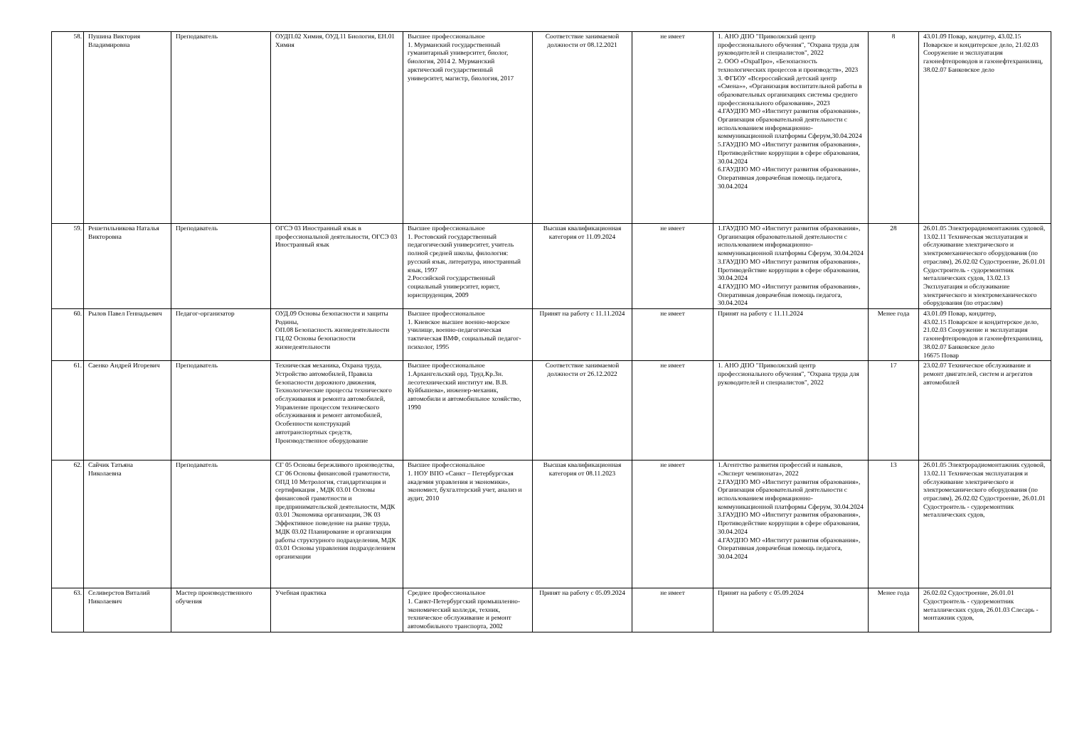| 58. | Пушина Виктория Владимировна | Преподаватель | ОУДП.02 Химия, ОУД.11 Биология, ЕН.01 Химия | Высшее профессиональное 1. Мурманский государственный гуманитарный университет, биолог, биология, 2014 2. Мурманский арктический государственный университет, магистр, биология, 2017 | Соответствие занимаемой должности от 08.12.2021 | не имеет | 1. АНО ДПО "Приволжский центр профессионального обучения", "Охрана труда для руководителей и специалистов", 2022 2. ООО «ОхраПро», «Безопасность технологических процессов и производств», 2023 3. ФГБОУ «Всероссийский детский центр «Смена»», «Организация воспитательной работы в образовательных организациях системы среднего профессионального образования», 2023 4.ГАУДПО МО «Институт развития образования», Организация образовательной деятельности с использованием информационно-коммуникационной платформы Сферум,30.04.2024 5.ГАУДПО МО «Институт развития образования», Противодействие коррупции в сфере образования, 30.04.2024 6.ГАУДПО МО «Институт развития образования», Оперативная доврачебная помощь педагога, 30.04.2024 | 8 | 43.01.09 Повар, кондитер, 43.02.15 Поварское и кондитерское дело, 21.02.03 Сооружение и эксплуатация газонефтепроводов и газонефтехранилищ, 38.02.07 Банковское дело |
| 59. | Решетильникова Наталья Викторовна | Преподаватель | ОГСЭ 03 Иностранный язык в профессиональной деятельности, ОГСЭ 03 Иностранный язык | Высшее профессиональное 1. Ростовский государственный педагогический университет, учитель полной средней школы, филология: русский язык, литература, иностранный язык, 1997 2.Российской государственный социальный университет, юрист, юриспруденция, 2009 | Высшая квалификационная категория от 11.09.2024 | не имеет | 1.ГАУДПО МО «Институт развития образования», Организация образовательной деятельности с использованием информационно-коммуникационной платформы Сферум, 30.04.2024 3.ГАУДПО МО «Институт развития образования», Противодействие коррупции в сфере образования, 30.04.2024 4.ГАУДПО МО «Институт развития образования», Оперативная доврачебная помощь педагога, 30.04.2024 | 28 | 26.01.05 Электрорадиомонтажник судовой, 13.02.11 Техническая эксплуатация и обслуживание электрического и электромеханического оборудования (по отраслям), 26.02.02 Судостроение, 26.01.01 Судостроитель - судоремонтник металлических судов, 13.02.13 Эксплуатация и обслуживание электрического и электромеханического оборудования (по отраслям) |
| 60. | Рылов Павел Геннадьевич | Педагог-организатор | ОУД.09 Основы безопасности и защиты Родины, ОП.08 Безопасность жизнедеятельности ГЦ.02 Основы безопасности жизнедеятельности | Высшее профессиональное 1. Киевское высшее военно-морское училище, военно-педагогическая тактическая ВМФ, социальный педагог-психолог, 1995 | Принят на работу с 11.11.2024 | не имеет | Принят на работу с 11.11.2024 | Менее года | 43.01.09 Повар, кондитер, 43.02.15 Поварское и кондитерское дело, 21.02.03 Сооружение и эксплуатация газонефтепроводов и газонефтехранилищ, 38.02.07 Банковское дело 16675 Повар |
| 61. | Саенко Андрей Игоревич | Преподаватель | Техническая механика, Охрана труда, Устройство автомобилей, Правила безопасности дорожного движения, Технологические процессы технического обслуживания и ремонта автомобилей, Управление процессом технического обслуживания и ремонт автомобилей, Особенности конструкций автотранспортных средств, Производственное оборудование | Высшее профессиональное 1.Архангельский орд. Труд.Кр.Зн. лесотехнический институт им. В.В. Куйбышева», инженер-механик, автомобили и автомобильное хозяйство, 1990 | Соответствие занимаемой должности от 26.12.2022 | не имеет | 1. АНО ДПО "Приволжский центр профессионального обучения", "Охрана труда для руководителей и специалистов", 2022 | 17 | 23.02.07 Техническое обслуживание и ремонт двигателей, систем и агрегатов автомобилей |
| 62. | Сайчик Татьяна Николаевна | Преподаватель | СГ 05 Основы бережливого производства, СГ 06 Основы финансовой грамотности, ОПД 10 Метрология, стандартизация и сертификация , МДК 03.01 Основы финансовой грамотности и предпринимательской деятельности, МДК 03.01 Экономика организации, ЭК 03 Эффективное поведение на рынке труда, МДК 03.02 Планирование и организация работы структурного подразделения, МДК 03.01 Основы управления подразделением организации | Высшее профессиональное 1. НОУ ВПО «Санкт – Петербургская академия управления и экономики», экономист, бухгалтерский учет, анализ и аудит, 2010 | Высшая квалификационная категория от 08.11.2023 | не имеет | 1.Агентство развития профессий и навыков, «Эксперт чемпионата», 2022 2.ГАУДПО МО «Институт развития образования», Организация образовательной деятельности с использованием информационно-коммуникационной платформы Сферум, 30.04.2024 3.ГАУДПО МО «Институт развития образования», Противодействие коррупции в сфере образования, 30.04.2024 4.ГАУДПО МО «Институт развития образования», Оперативная доврачебная помощь педагога, 30.04.2024 | 13 | 26.01.05 Электрорадиомонтажник судовой, 13.02.11 Техническая эксплуатация и обслуживание электрического и электромеханического оборудования (по отраслям), 26.02.02 Судостроение, 26.01.01 Судостроитель - судоремонтник металлических судов, |
| 63. | Селиверстов Виталий Николаевич | Мастер производственного обучения | Учебная практика | Среднее профессиональное 1. Санкт-Петербургский промышленно-экономический колледж, техник, техническое обслуживание и ремонт автомобильного транспорта, 2002 | Принят на работу с 05.09.2024 | не имеет | Принят на работу с 05.09.2024 | Менее года | 26.02.02 Судостроение, 26.01.01 Судостроитель - судоремонтник металлических судов, 26.01.03 Слесарь - монтажник судов, |